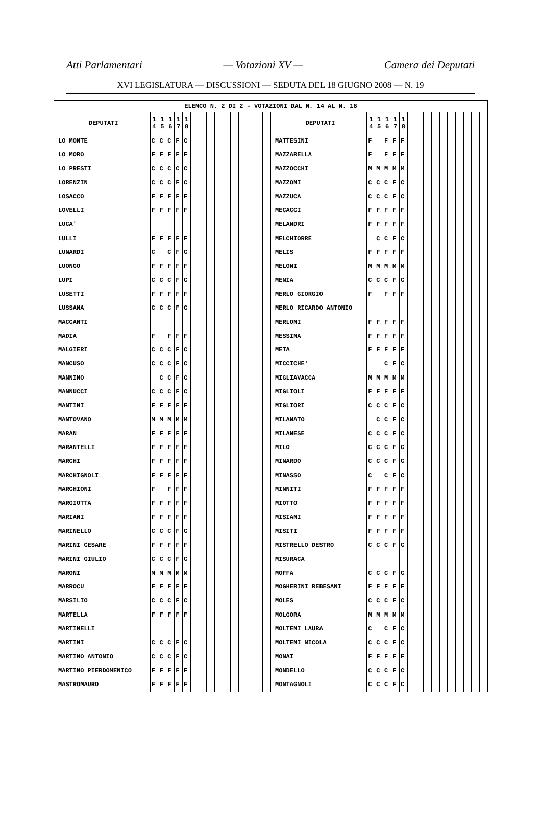Atti Parlamentari — Votazioni XV — Camera dei Deputati
XVI LEGISLATURA — DISCUSSIONI — SEDUTA DEL 18 GIUGNO 2008 — N. 19
| ELENCO N. 2 DI 2 - VOTAZIONI DAL N. 14 AL N. 18 | | | | | | | | | | | | | | | | | | | | | | | | | | | | | | | |
| DEPUTATI | 1 4 | 1 5 | 1 6 | 1 7 | 1 8 | | | | | | | | | | | DEPUTATI | 1 4 | 1 5 | 1 6 | 1 7 | 1 8 | | | | | | | | | | |
| LO MONTE | C | C | C | F | C | | | | | | | | | | | MATTESINI | F | | F | F | F | | | | | | | | | | |
| LO MORO | F | F | F | F | F | | | | | | | | | | | MAZZARELLA | F | | F | F | F | | | | | | | | | | |
| LO PRESTI | C | C | C | C | C | | | | | | | | | | | MAZZOCCHI | M | M | M | M | M | | | | | | | | | | |
| LORENZIN | C | C | C | F | C | | | | | | | | | | | MAZZONI | C | C | C | F | C | | | | | | | | | | |
| LOSACCO | F | F | F | F | F | | | | | | | | | | | MAZZUCA | C | C | C | F | C | | | | | | | | | | |
| LOVELLI | F | F | F | F | F | | | | | | | | | | | MECACCI | F | F | F | F | F | | | | | | | | | | |
| LUCA' | | | | | | | | | | | | | | | | MELANDRI | F | F | F | F | F | | | | | | | | | | |
| LULLI | F | F | F | F | F | | | | | | | | | | | MELCHIORRE | | C | C | F | C | | | | | | | | | | |
| LUNARDI | C | | C | F | C | | | | | | | | | | | MELIS | F | F | F | F | F | | | | | | | | | | |
| LUONGO | F | F | F | F | F | | | | | | | | | | | MELONI | M | M | M | M | M | | | | | | | | | | |
| LUPI | C | C | C | F | C | | | | | | | | | | | MENIA | C | C | C | F | C | | | | | | | | | | |
| LUSETTI | F | F | F | F | F | | | | | | | | | | | MERLO GIORGIO | F | | F | F | F | | | | | | | | | | |
| LUSSANA | C | C | C | F | C | | | | | | | | | | | MERLO RICARDO ANTONIO | | | | | | | | | | | | | | | |
| MACCANTI | | | | | | | | | | | | | | | | MERLONI | F | F | F | F | F | | | | | | | | | | |
| MADIA | F | | F | F | F | | | | | | | | | | | MESSINA | F | F | F | F | F | | | | | | | | | | |
| MALGIERI | C | C | C | F | C | | | | | | | | | | | META | F | F | F | F | F | | | | | | | | | | |
| MANCUSO | C | C | C | F | C | | | | | | | | | | | MICCICHE' | | | C | F | C | | | | | | | | | | |
| MANNINO | | C | C | F | C | | | | | | | | | | | MIGLIAVACCA | M | M | M | M | M | | | | | | | | | | |
| MANNUCCI | C | C | C | F | C | | | | | | | | | | | MIGLIOLI | F | F | F | F | F | | | | | | | | | | |
| MANTINI | F | F | F | F | F | | | | | | | | | | | MIGLIORI | C | C | C | F | C | | | | | | | | | | |
| MANTOVANO | M | M | M | M | M | | | | | | | | | | | MILANATO | | C | C | F | C | | | | | | | | | | |
| MARAN | F | F | F | F | F | | | | | | | | | | | MILANESE | C | C | C | F | C | | | | | | | | | | |
| MARANTELLI | F | F | F | F | F | | | | | | | | | | | MILO | C | C | C | F | C | | | | | | | | | | |
| MARCHI | F | F | F | F | F | | | | | | | | | | | MINARDO | C | C | C | F | C | | | | | | | | | | |
| MARCHIGNOLI | F | F | F | F | F | | | | | | | | | | | MINASSO | C | | C | F | C | | | | | | | | | | |
| MARCHIONI | F | | F | F | F | | | | | | | | | | | MINNITI | F | F | F | F | F | | | | | | | | | | |
| MARGIOTTA | F | F | F | F | F | | | | | | | | | | | MIOTTO | F | F | F | F | F | | | | | | | | | | |
| MARIANI | F | F | F | F | F | | | | | | | | | | | MISIANI | F | F | F | F | F | | | | | | | | | | |
| MARINELLO | C | C | C | F | C | | | | | | | | | | | MISITI | F | F | F | F | F | | | | | | | | | | |
| MARINI CESARE | F | F | F | F | F | | | | | | | | | | | MISTRELLO DESTRO | C | C | C | F | C | | | | | | | | | | |
| MARINI GIULIO | C | C | C | F | C | | | | | | | | | | | MISURACA | | | | | | | | | | | | | | | |
| MARONI | M | M | M | M | M | | | | | | | | | | | MOFFA | C | C | C | F | C | | | | | | | | | | |
| MARROCU | F | F | F | F | F | | | | | | | | | | | MOGHERINI REBESANI | F | F | F | F | F | | | | | | | | | | |
| MARSILIO | C | C | C | F | C | | | | | | | | | | | MOLES | C | C | C | F | C | | | | | | | | | | |
| MARTELLA | F | F | F | F | F | | | | | | | | | | | MOLGORA | M | M | M | M | M | | | | | | | | | | |
| MARTINELLI | | | | | | | | | | | | | | | | MOLTENI LAURA | C | | C | F | C | | | | | | | | | | |
| MARTINI | C | C | C | F | C | | | | | | | | | | | MOLTENI NICOLA | C | C | C | F | C | | | | | | | | | | |
| MARTINO ANTONIO | C | C | C | F | C | | | | | | | | | | | MONAI | F | F | F | F | F | | | | | | | | | | |
| MARTINO PIERDOMENICO | F | F | F | F | F | | | | | | | | | | | MONDELLO | C | C | C | F | C | | | | | | | | | | |
| MASTROMAURO | F | F | F | F | F | | | | | | | | | | | MONTAGNOLI | C | C | C | F | C | | | | | | | | | | |